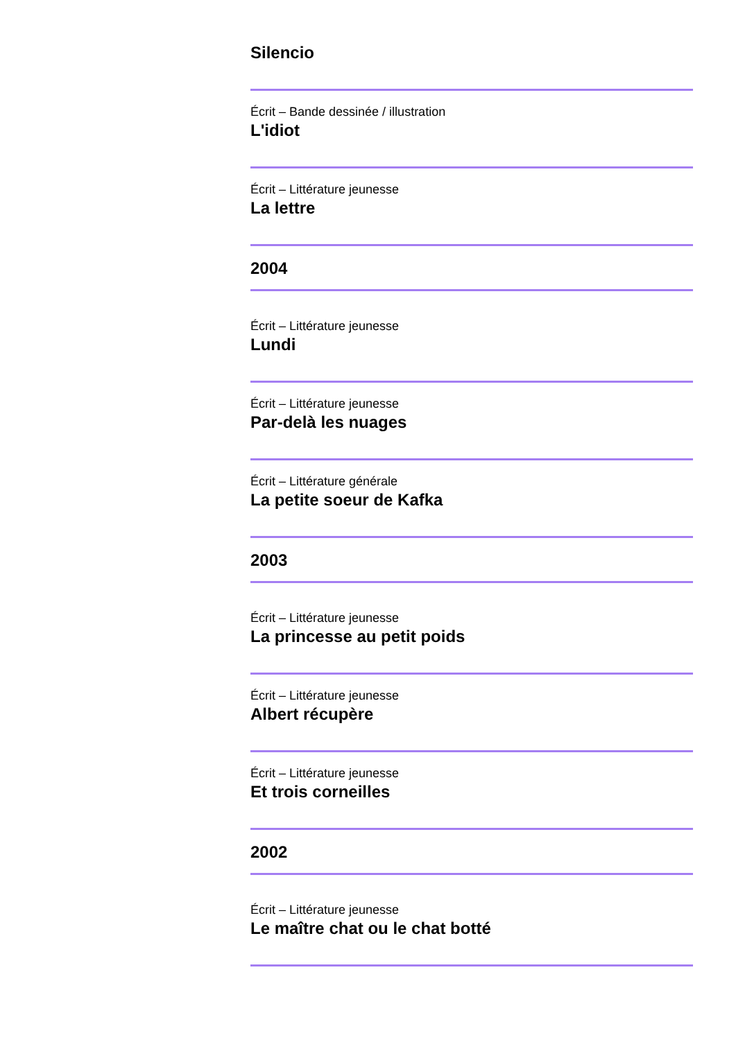Silencio
Écrit – Bande dessinée / illustration
L'idiot
Écrit – Littérature jeunesse
La lettre
2004
Écrit – Littérature jeunesse
Lundi
Écrit – Littérature jeunesse
Par-delà les nuages
Écrit – Littérature générale
La petite soeur de Kafka
2003
Écrit – Littérature jeunesse
La princesse au petit poids
Écrit – Littérature jeunesse
Albert récupère
Écrit – Littérature jeunesse
Et trois corneilles
2002
Écrit – Littérature jeunesse
Le maître chat ou le chat botté